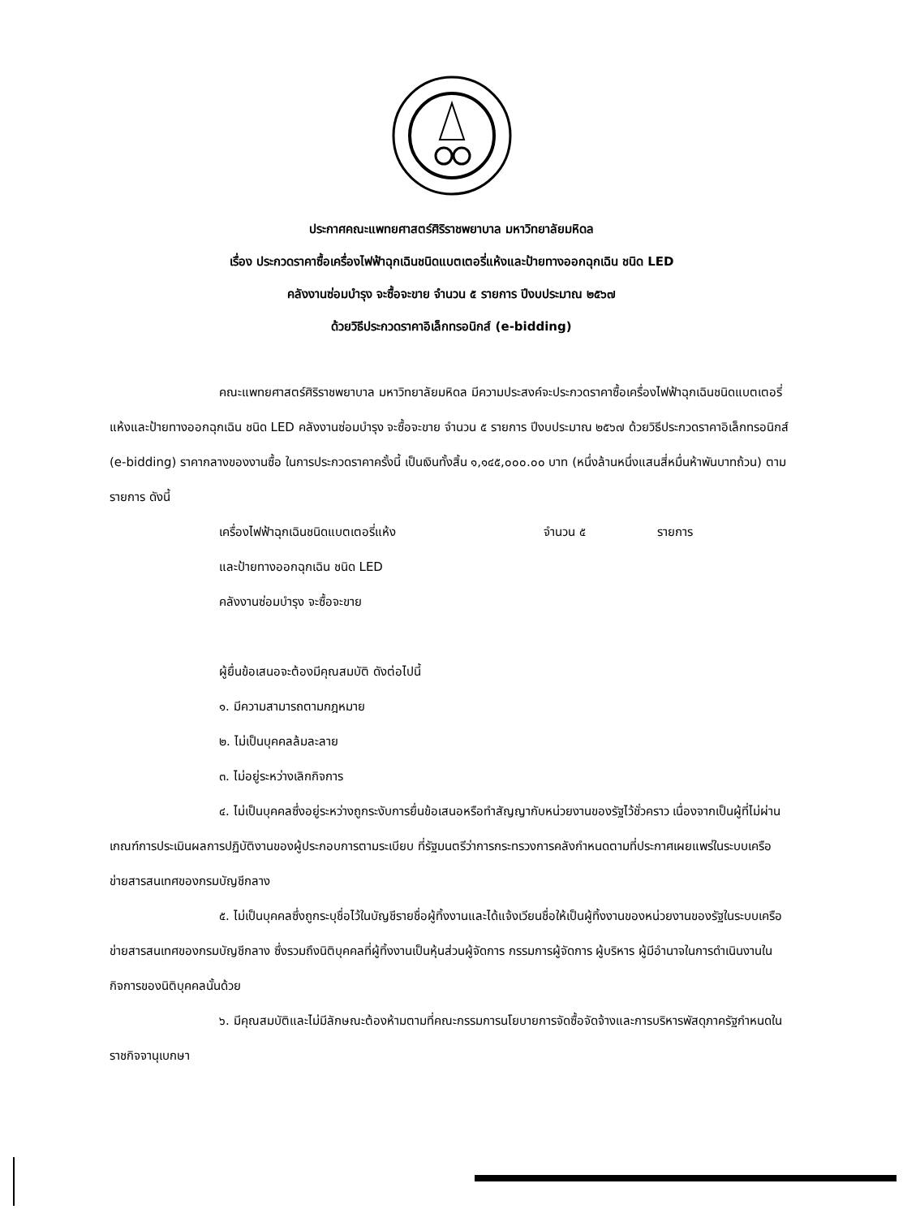ประกาศคณะแพทยศาสตร์ศิริราชพยาบาล มหาวิทยาลัยมหิดล
เรื่อง ประกวดราคาซื้อเครื่องไฟฟ้าฉุกเฉินชนิดแบตเตอรี่แห้งและป้ายทางออกฉุกเฉิน ชนิด LED
คลังงานซ่อมบำรุง จะซื้อจะขาย จำนวน ๕ รายการ ปีงบประมาณ ๒๕๖๗
ด้วยวิธีประกวดราคาอิเล็กทรอนิกส์ (e-bidding)
คณะแพทยศาสตร์ศิริราชพยาบาล มหาวิทยาลัยมหิดล มีความประสงค์จะประกวดราคาซื้อเครื่องไฟฟ้าฉุกเฉินชนิดแบตเตอรี่แห้งและป้ายทางออกฉุกเฉิน ชนิด LED คลังงานซ่อมบำรุง จะซื้อจะขาย จำนวน ๕ รายการ ปีงบประมาณ ๒๕๖๗ ด้วยวิธีประกวดราคาอิเล็กทรอนิกส์ (e-bidding) ราคากลางของงานซื้อ ในการประกวดราคาครั้งนี้ เป็นเงินทั้งสิ้น ๑,๑๔๕,๐๐๐.๐๐ บาท (หนึ่งล้านหนึ่งแสนสี่หมื่นห้าพันบาทถ้วน) ตามรายการ ดังนี้
เครื่องไฟฟ้าฉุกเฉินชนิดแบตเตอรี่แห้ง จำนวน ๕ รายการ
และป้ายทางออกฉุกเฉิน ชนิด LED
คลังงานซ่อมบำรุง จะซื้อจะขาย
ผู้ยื่นข้อเสนอจะต้องมีคุณสมบัติ ดังต่อไปนี้
๑. มีความสามารถตามกฎหมาย
๒. ไม่เป็นบุคคลล้มละลาย
๓. ไม่อยู่ระหว่างเลิกกิจการ
๔. ไม่เป็นบุคคลซึ่งอยู่ระหว่างถูกระงับการยื่นข้อเสนอหรือทำสัญญากับหน่วยงานของรัฐไว้ชั่วคราว เนื่องจากเป็นผู้ที่ไม่ผ่านเกณฑ์การประเมินผลการปฏิบัติงานของผู้ประกอบการตามระเบียบ ที่รัฐมนตรีว่าการกระทรวงการคลังกำหนดตามที่ประกาศเผยแพร่ในระบบเครือข่ายสารสนเทศของกรมบัญชีกลาง
๕. ไม่เป็นบุคคลซึ่งถูกระบุชื่อไว้ในบัญชีรายชื่อผู้ทิ้งงานและได้แจ้งเวียนชื่อให้เป็นผู้ทิ้งงานของหน่วยงานของรัฐในระบบเครือข่ายสารสนเทศของกรมบัญชีกลาง ซึ่งรวมถึงนิติบุคคลที่ผู้ทิ้งงานเป็นหุ้นส่วนผู้จัดการ กรรมการผู้จัดการ ผู้บริหาร ผู้มีอำนาจในการดำเนินงานในกิจการของนิติบุคคลนั้นด้วย
๖. มีคุณสมบัติและไม่มีลักษณะต้องห้ามตามที่คณะกรรมการนโยบายการจัดซื้อจัดจ้างและการบริหารพัสดุภาครัฐกำหนดในราชกิจจานุเบกษา